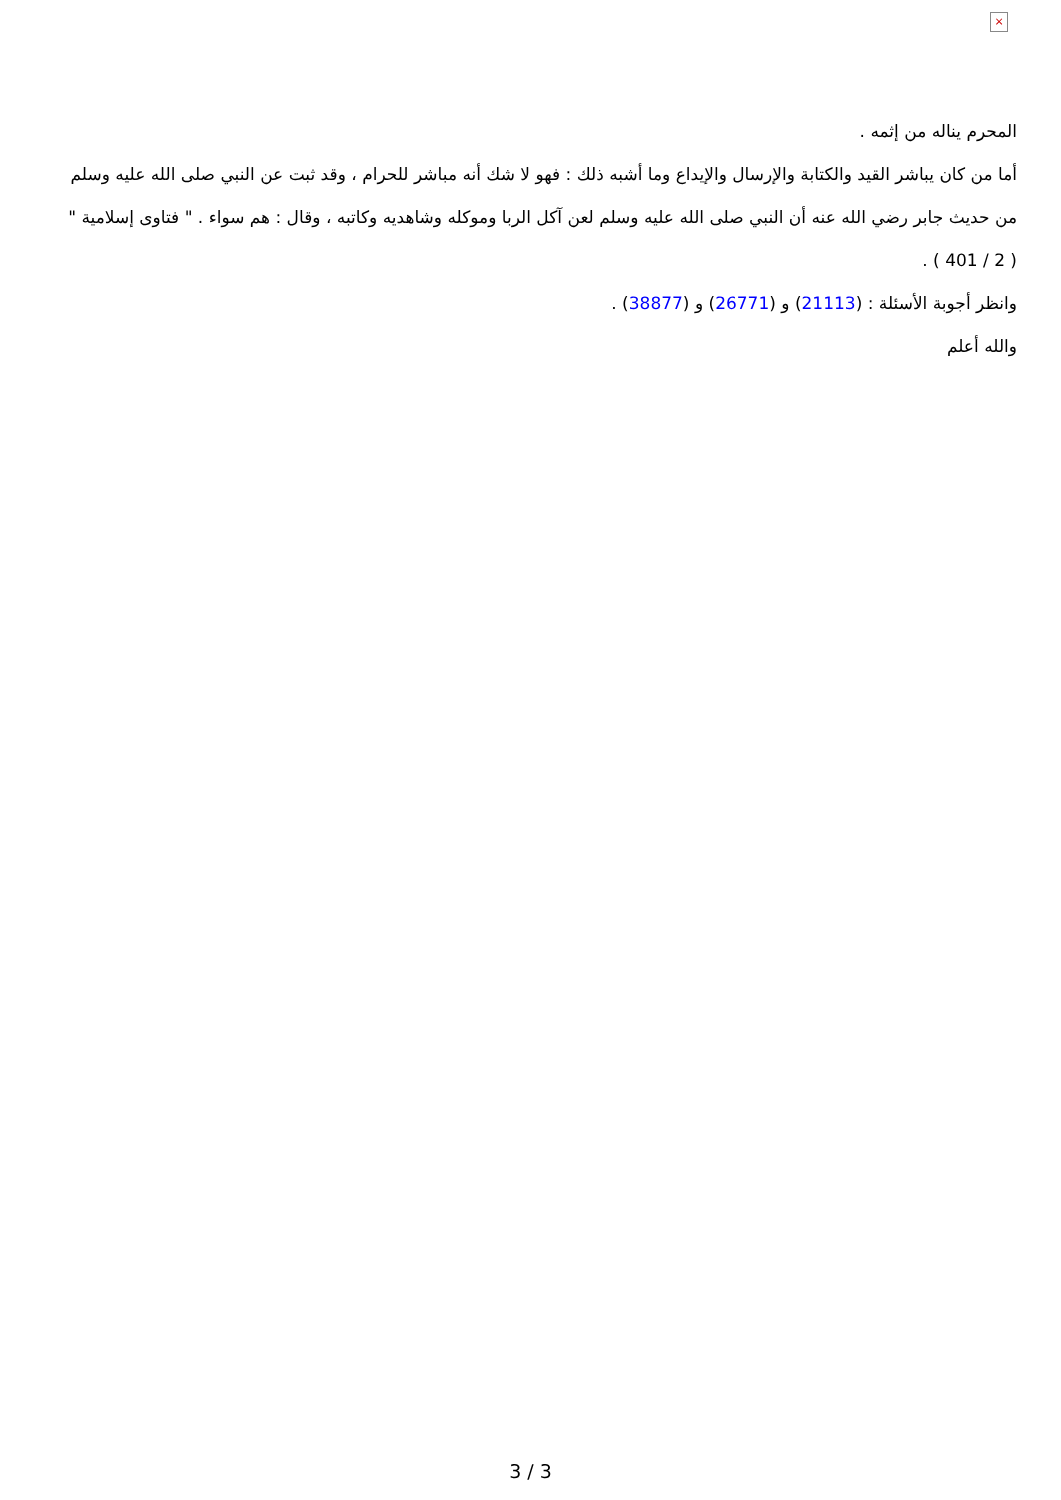×
المحرم يناله من إثمه .
أما من كان يباشر القيد والكتابة والإرسال والإيداع وما أشبه ذلك : فهو لا شك أنه مباشر للحرام ، وقد ثبت عن النبي صلى الله عليه وسلم من حديث جابر رضي الله عنه أن النبي صلى الله عليه وسلم لعن آكل الربا وموكله وشاهديه وكاتبه ، وقال : هم سواء . " فتاوى إسلامية " ( 2 / 401 ) .
وانظر أجوبة الأسئلة : (21113) و (26771) و (38877) .
والله أعلم
3 / 3